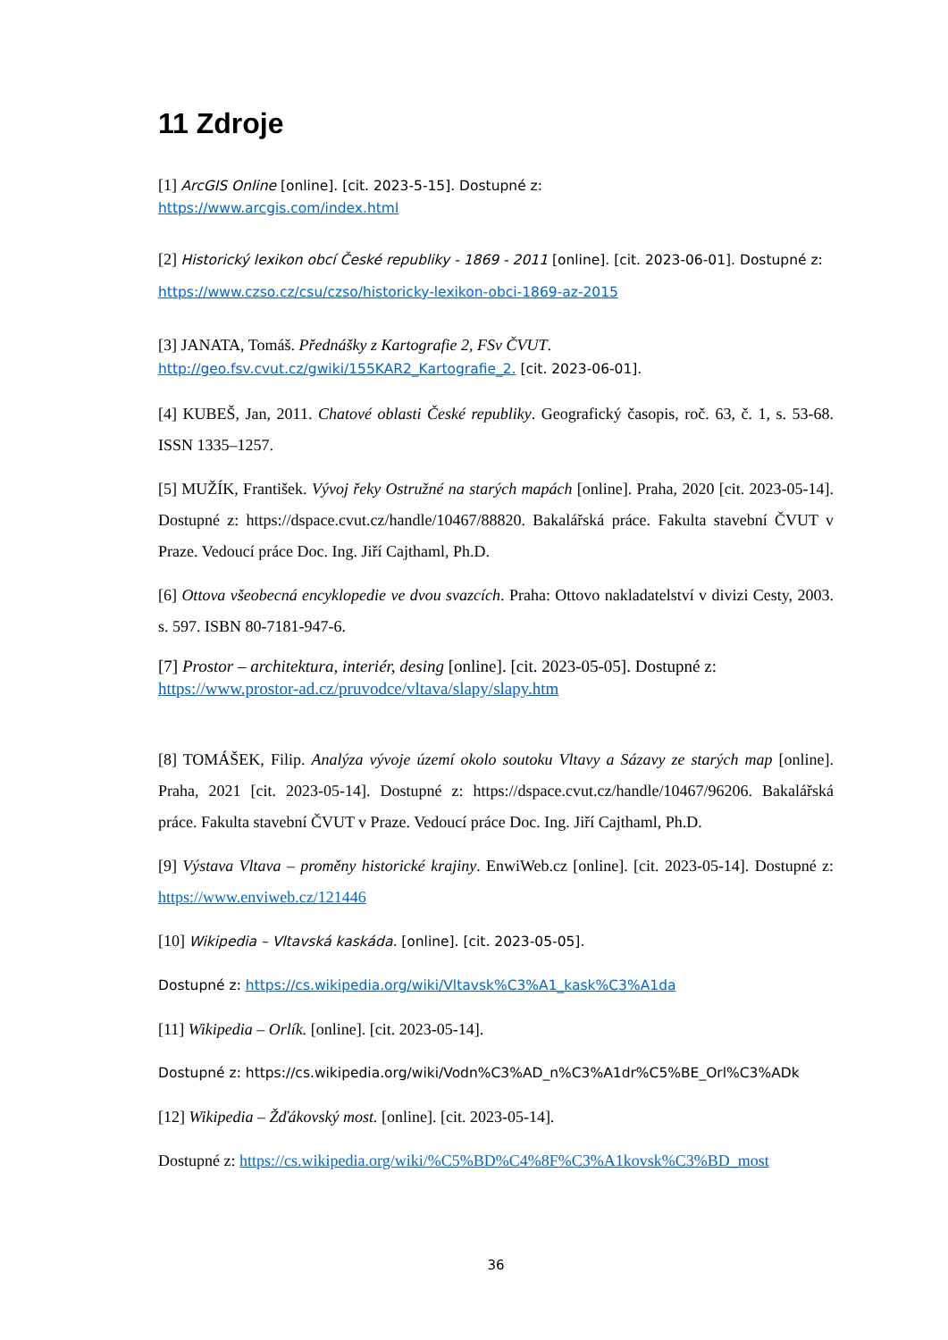11 Zdroje
[1] ArcGIS Online [online]. [cit. 2023-5-15]. Dostupné z:
https://www.arcgis.com/index.html
[2] Historický lexikon obcí České republiky - 1869 - 2011 [online]. [cit. 2023-06-01]. Dostupné z:
https://www.czso.cz/csu/czso/historicky-lexikon-obci-1869-az-2015
[3] JANATA, Tomáš. Přednášky z Kartografie 2, FSv ČVUT.
http://geo.fsv.cvut.cz/gwiki/155KAR2_Kartografie_2. [cit. 2023-06-01].
[4] KUBEŠ, Jan, 2011. Chatové oblasti České republiky. Geografický časopis, roč. 63, č. 1, s. 53-68. ISSN 1335–1257.
[5] MUŽÍK, František. Vývoj řeky Ostružné na starých mapách [online]. Praha, 2020 [cit. 2023-05-14]. Dostupné z: https://dspace.cvut.cz/handle/10467/88820. Bakalářská práce. Fakulta stavební ČVUT v Praze. Vedoucí práce Doc. Ing. Jiří Cajthaml, Ph.D.
[6] Ottova všeobecná encyklopedie ve dvou svazcích. Praha: Ottovo nakladatelství v divizi Cesty, 2003. s. 597. ISBN 80-7181-947-6.
[7] Prostor – architektura, interiér, desing [online]. [cit. 2023-05-05]. Dostupné z:
https://www.prostor-ad.cz/pruvodce/vltava/slapy/slapy.htm
[8] TOMÁŠEK, Filip. Analýza vývoje území okolo soutoku Vltavy a Sázavy ze starých map [online]. Praha, 2021 [cit. 2023-05-14]. Dostupné z: https://dspace.cvut.cz/handle/10467/96206. Bakalářská práce. Fakulta stavební ČVUT v Praze. Vedoucí práce Doc. Ing. Jiří Cajthaml, Ph.D.
[9] Výstava Vltava – proměny historické krajiny. EnwiWeb.cz [online]. [cit. 2023-05-14]. Dostupné z: https://www.enviweb.cz/121446
[10] Wikipedia – Vltavská kaskáda. [online]. [cit. 2023-05-05].
Dostupné z: https://cs.wikipedia.org/wiki/Vltavsk%C3%A1_kask%C3%A1da
[11] Wikipedia – Orlík. [online]. [cit. 2023-05-14].
Dostupné z: https://cs.wikipedia.org/wiki/Vodn%C3%AD_n%C3%A1dr%C5%BE_Orl%C3%ADk
[12] Wikipedia – Žďákovský most. [online]. [cit. 2023-05-14].
Dostupné z: https://cs.wikipedia.org/wiki/%C5%BD%C4%8F%C3%A1kovsk%C3%BD_most
36